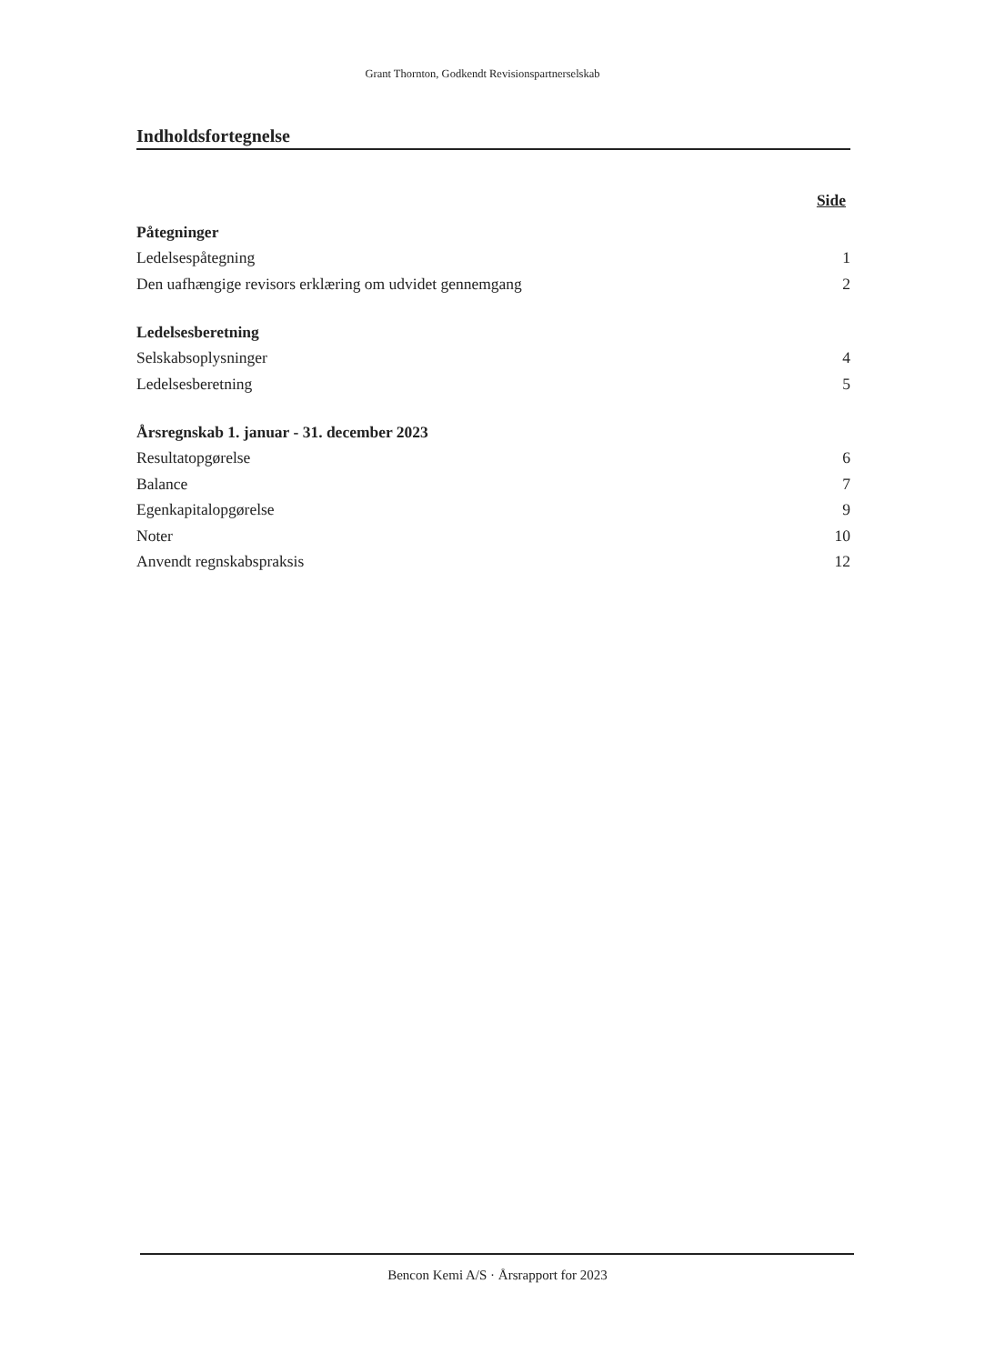Grant Thornton, Godkendt Revisionspartnerselskab
Indholdsfortegnelse
Side
Påtegninger
Ledelsespåtegning 1
Den uafhængige revisors erklæring om udvidet gennemgang 2
Ledelsesberetning
Selskabsoplysninger 4
Ledelsesberetning 5
Årsregnskab 1. januar - 31. december 2023
Resultatopgørelse 6
Balance 7
Egenkapitalopgørelse 9
Noter 10
Anvendt regnskabspraksis 12
Bencon Kemi A/S · Årsrapport for 2023